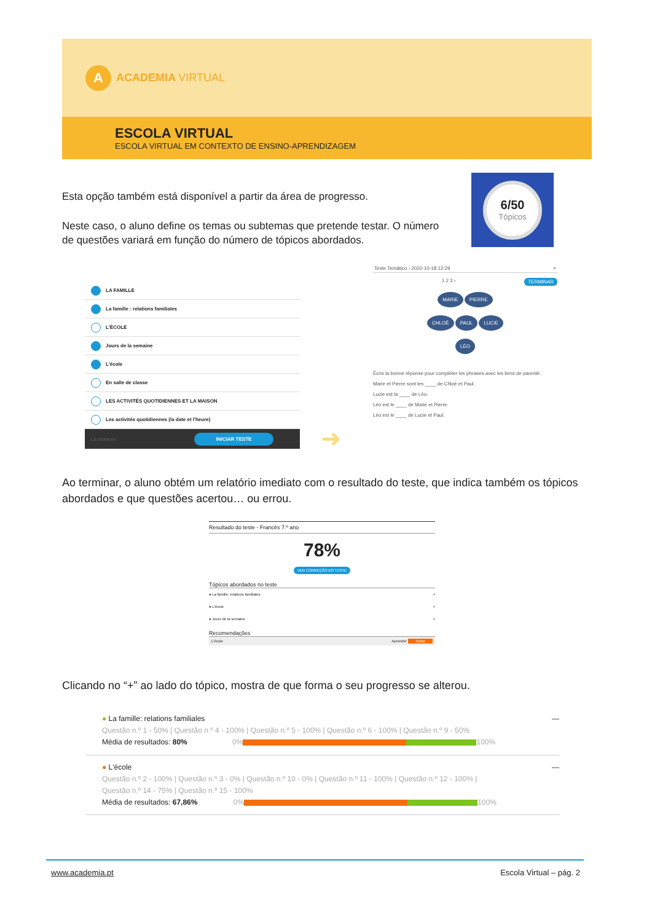A
ACADEMIA VIRTUAL
ESCOLA VIRTUAL
ESCOLA VIRTUAL EM CONTEXTO DE ENSINO-APRENDIZAGEM
6/50
Tópicos
Esta opção também está disponível a partir da área de progresso.
Neste caso, o aluno define os temas ou subtemas que pretende testar. O número de questões variará em função do número de tópicos abordados.
LA FAMILLE
La famille : relations familiales
L'ÉCOLE
Jours de la semaine
L'école
En salle de classe
LES ACTIVITÉS QUOTIDIENNES ET LA MAISON
Les activités quotidiennes (la date et l'heure)
La maison INICIAR TESTE
➜
Teste Temático - 2022-10-18 12:29 ×
1 2 3 › TERMINAR
MARIE PIERRE
CHLOÉ PAUL LUCIE
LÉO
Écris la bonne réponse pour compléter les phrases avec les liens de parenté.
Marie et Pierre sont les ____ de Chloé et Paul.
Lucie est la ____ de Léo.
Léo est le ____ de Marie et Pierre.
Léo est le ____ de Lucie et Paul.
Ao terminar, o aluno obtém um relatório imediato com o resultado do teste, que indica também os tópicos abordados e que questões acertou… ou errou.
Resultado do teste - Francês 7.º ano
78%
VER CORREÇÃO DO TESTE
Tópicos abordados no teste
● La famille: relations familiales +
● L'école +
● Jours de la semaine +
Recomendações
L'école Aprender Testar
Clicando no “+” ao lado do tópico, mostra de que forma o seu progresso se alterou.
● La famille: relations familiales —
Questão n.º 1 - 50% | Questão n.º 4 - 100% | Questão n.º 5 - 100% | Questão n.º 6 - 100% | Questão n.º 9 - 50%
Média de resultados: 80% 0% 100%
● L'école —
Questão n.º 2 - 100% | Questão n.º 3 - 0% | Questão n.º 10 - 0% | Questão n.º 11 - 100% | Questão n.º 12 - 100% |
Questão n.º 14 - 75% | Questão n.º 15 - 100%
Média de resultados: 67,86% 0% 100%
www.academia.pt Escola Virtual – pág. 2